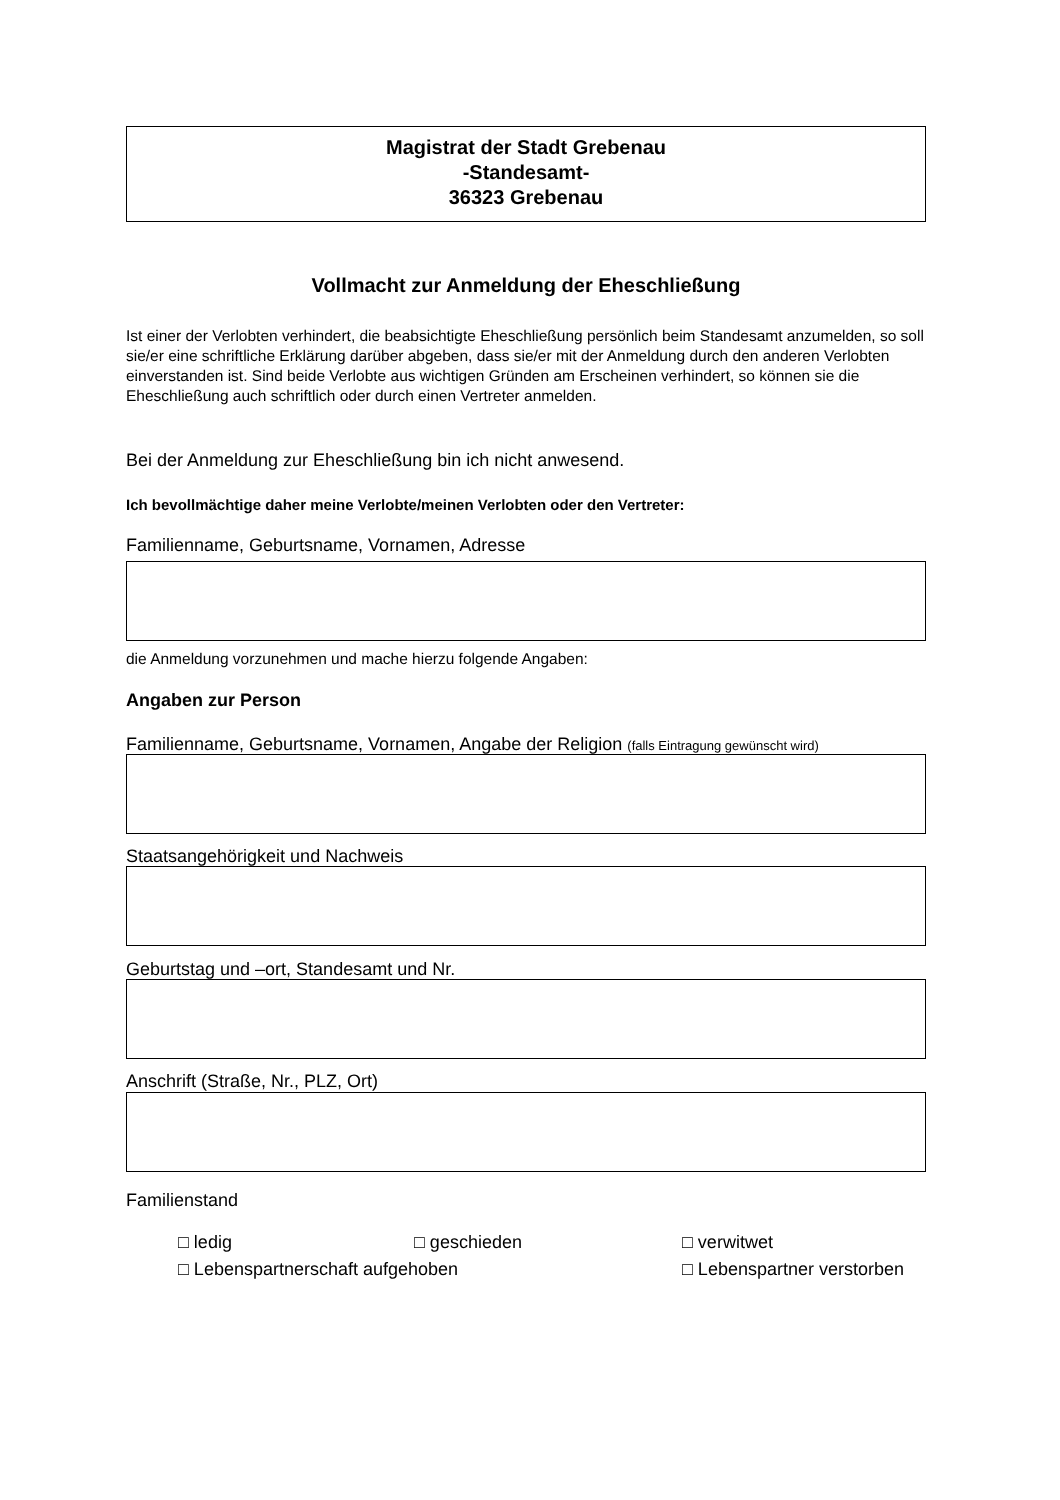Magistrat der Stadt Grebenau
-Standesamt-
36323 Grebenau
Vollmacht zur Anmeldung der Eheschließung
Ist einer der Verlobten verhindert, die beabsichtigte Eheschließung persönlich beim Standesamt anzumelden, so soll sie/er eine schriftliche Erklärung darüber abgeben, dass sie/er mit der Anmeldung durch den anderen Verlobten einverstanden ist. Sind beide Verlobte aus wichtigen Gründen am Erscheinen verhindert, so können sie die Eheschließung auch schriftlich oder durch einen Vertreter anmelden.
Bei der Anmeldung zur Eheschließung bin ich nicht anwesend.
Ich bevollmächtige daher meine Verlobte/meinen Verlobten oder den Vertreter:
Familienname, Geburtsname, Vornamen, Adresse
die Anmeldung vorzunehmen und mache hierzu folgende Angaben:
Angaben zur Person
Familienname, Geburtsname, Vornamen, Angabe der Religion (falls Eintragung gewünscht wird)
Staatsangehörigkeit und Nachweis
Geburtstag und –ort, Standesamt und Nr.
Anschrift (Straße, Nr., PLZ, Ort)
Familienstand
□ ledig □ geschieden □ verwitwet
□ Lebenspartnerschaft aufgehoben □ Lebenspartner verstorben